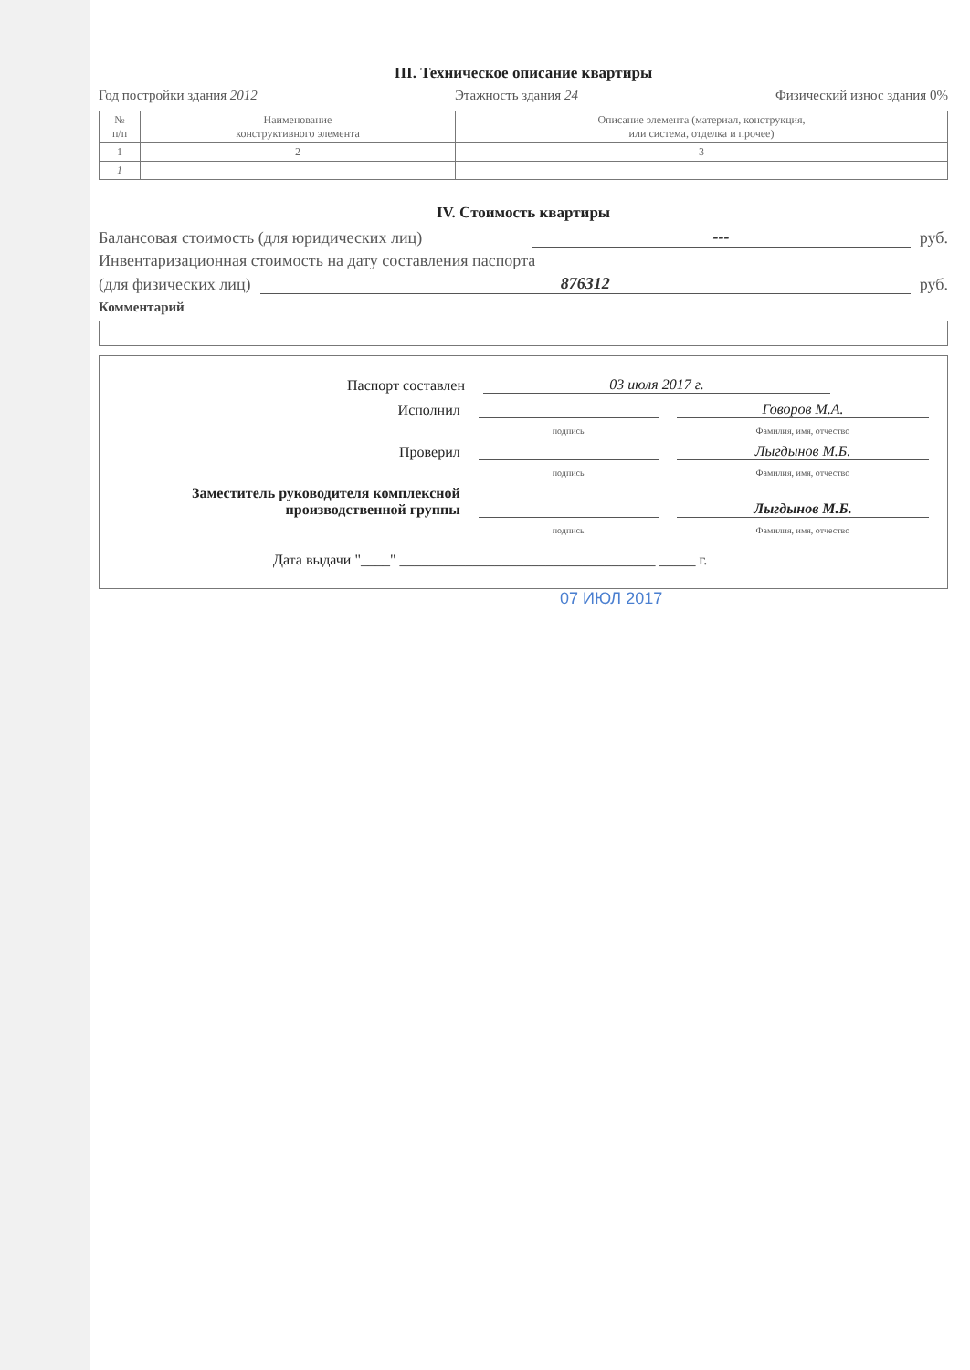III. Техническое описание квартиры
Год постройки здания 2012 Этажность здания 24 Физический износ здания 0%
| № п/п | Наименование конструктивного элемента | Описание элемента (материал, конструкция, или система, отделка и прочее) |
| --- | --- | --- |
| 1 | 2 | 3 |
| 1 | | |
IV. Стоимость квартиры
Балансовая стоимость (для юридических лиц) --- руб.
Инвентаризационная стоимость на дату составления паспорта
(для физических лиц) 876312 руб.
Комментарий
Паспорт составлен 03 июля 2017 г.
Исполнил Говоров М.А.
подпись Фамилия, имя, отчество
Проверил Лыгдынов М.Б.
подпись Фамилия, имя, отчество
Заместитель руководителя комплексной производственной группы Лыгдынов М.Б.
подпись Фамилия, имя, отчество
Дата выдачи "____" ___________________________________ _____ г.
07 ИЮЛ 2017